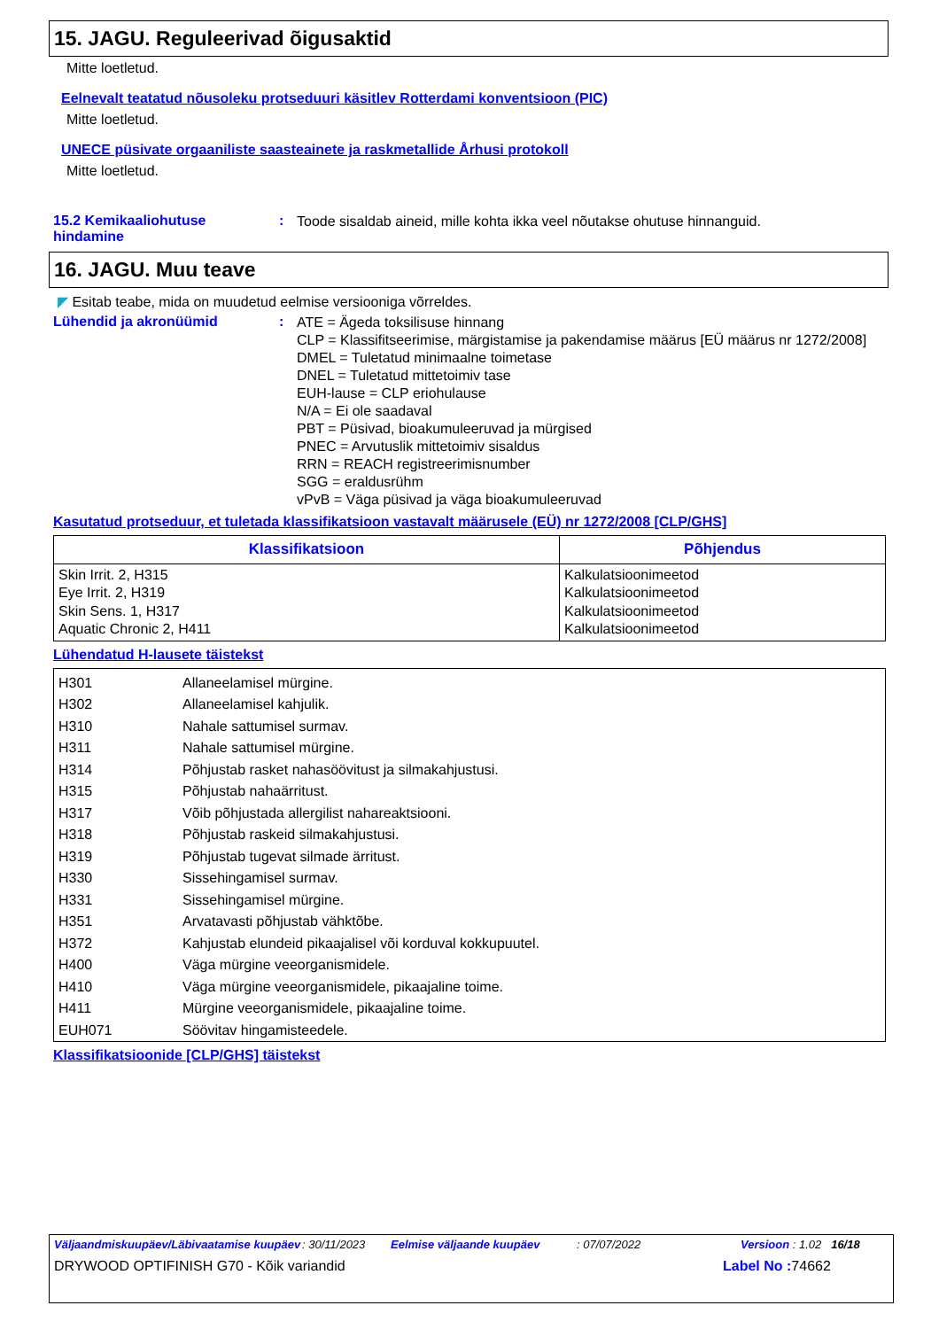15. JAGU. Reguleerivad õigusaktid
Mitte loetletud.
Eelnevalt teatatud nõusoleku protseduuri käsitlev Rotterdami konventsioon (PIC)
Mitte loetletud.
UNECE püsivate orgaaniliste saasteainete ja raskmetallide Århusi protokoll
Mitte loetletud.
15.2 Kemikaaliohutuse hindamine
:
Toode sisaldab aineid, mille kohta ikka veel nõutakse ohutuse hinnanguid.
16. JAGU. Muu teave
◤ Esitab teabe, mida on muudetud eelmise versiooniga võrreldes.
Lühendid ja akronüümid :
ATE = Ägeda toksilisuse hinnang
CLP = Klassifitseerimise, märgistamise ja pakendamise määrus [EÜ määrus nr 1272/2008]
DMEL = Tuletatud minimaalne toimetase
DNEL = Tuletatud mittetoimiv tase
EUH-lause = CLP eriohulause
N/A = Ei ole saadaval
PBT = Püsivad, bioakumuleeruvad ja mürgised
PNEC = Arvutuslik mittetoimiv sisaldus
RRN = REACH registreerimisnumber
SGG = eraldusrühm
vPvB = Väga püsivad ja väga bioakumuleeruvad
Kasutatud protseduur, et tuletada klassifikatsioon vastavalt määrusele (EÜ) nr 1272/2008 [CLP/GHS]
| Klassifikatsioon | Põhjendus |
| --- | --- |
| Skin Irrit. 2, H315 Eye Irrit. 2, H319 Skin Sens. 1, H317 Aquatic Chronic 2, H411 | Kalkulatsioonimeetod Kalkulatsioonimeetod Kalkulatsioonimeetod Kalkulatsioonimeetod |
Lühendatud H-lausete täistekst
| H301 | Allaneelamisel mürgine. |
| H302 | Allaneelamisel kahjulik. |
| H310 | Nahale sattumisel surmav. |
| H311 | Nahale sattumisel mürgine. |
| H314 | Põhjustab rasket nahasöövitust ja silmakahjustusi. |
| H315 | Põhjustab nahaärritust. |
| H317 | Võib põhjustada allergilist nahareaktsiooni. |
| H318 | Põhjustab raskeid silmakahjustusi. |
| H319 | Põhjustab tugevat silmade ärritust. |
| H330 | Sissehingamisel surmav. |
| H331 | Sissehingamisel mürgine. |
| H351 | Arvatavasti põhjustab vähktõbe. |
| H372 | Kahjustab elundeid pikaajalisel või korduval kokkupuutel. |
| H400 | Väga mürgine veeorganismidele. |
| H410 | Väga mürgine veeorganismidele, pikaajaline toime. |
| H411 | Mürgine veeorganismidele, pikaajaline toime. |
| EUH071 | Söövitav hingamisteedele. |
Klassifikatsioonide [CLP/GHS] täistekst
Väljaandmiskuupäev/Läbivaatamise kuupäev
: 30/11/2023 Eelmise väljaande kuupäev : 07/07/2022 Versioon : 1.02 16/18
DRYWOOD OPTIFINISH G70 - Kõik variandid Label No : 74662